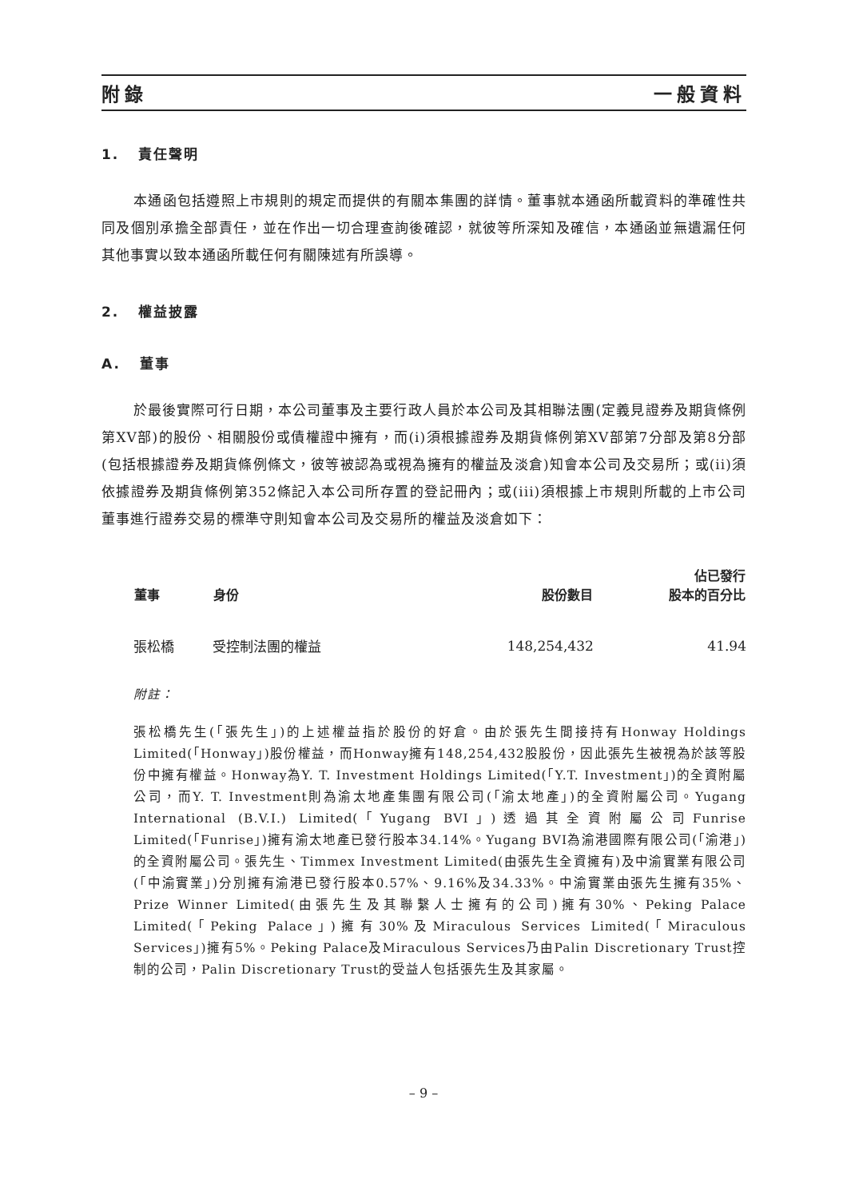附錄 一般資料
1. 責任聲明
本通函包括遵照上市規則的規定而提供的有關本集團的詳情。董事就本通函所載資料的準確性共同及個別承擔全部責任，並在作出一切合理查詢後確認，就彼等所深知及確信，本通函並無遺漏任何其他事實以致本通函所載任何有關陳述有所誤導。
2. 權益披露
A. 董事
於最後實際可行日期，本公司董事及主要行政人員於本公司及其相聯法團(定義見證券及期貨條例第XV部)的股份、相關股份或債權證中擁有，而(i)須根據證券及期貨條例第XV部第7分部及第8分部(包括根據證券及期貨條例條文，彼等被認為或視為擁有的權益及淡倉)知會本公司及交易所；或(ii)須依據證券及期貨條例第352條記入本公司所存置的登記冊內；或(iii)須根據上市規則所載的上市公司董事進行證券交易的標準守則知會本公司及交易所的權益及淡倉如下：
| 董事 | 身份 | 股份數目 | 佔已發行 股本的百分比 |
| --- | --- | --- | --- |
| 張松橋 | 受控制法團的權益 | 148,254,432 | 41.94 |
附註：
張松橋先生(「張先生」)的上述權益指於股份的好倉。由於張先生間接持有Honway Holdings Limited(「Honway」)股份權益，而Honway擁有148,254,432股股份，因此張先生被視為於該等股份中擁有權益。Honway為Y. T. Investment Holdings Limited(「Y.T. Investment」)的全資附屬公司，而Y. T. Investment則為渝太地產集團有限公司(「渝太地產」)的全資附屬公司。Yugang International (B.V.I.) Limited(「Yugang BVI」)透過其全資附屬公司Funrise Limited(「Funrise」)擁有渝太地產已發行股本34.14%。Yugang BVI為渝港國際有限公司(「渝港」)的全資附屬公司。張先生、Timmex Investment Limited(由張先生全資擁有)及中渝實業有限公司(「中渝實業」)分別擁有渝港已發行股本0.57%、9.16%及34.33%。中渝實業由張先生擁有35%、Prize Winner Limited(由張先生及其聯繫人士擁有的公司)擁有30%、Peking Palace Limited(「Peking Palace」)擁有30%及Miraculous Services Limited(「Miraculous Services」)擁有5%。Peking Palace及Miraculous Services乃由Palin Discretionary Trust控制的公司，Palin Discretionary Trust的受益人包括張先生及其家屬。
– 9 –